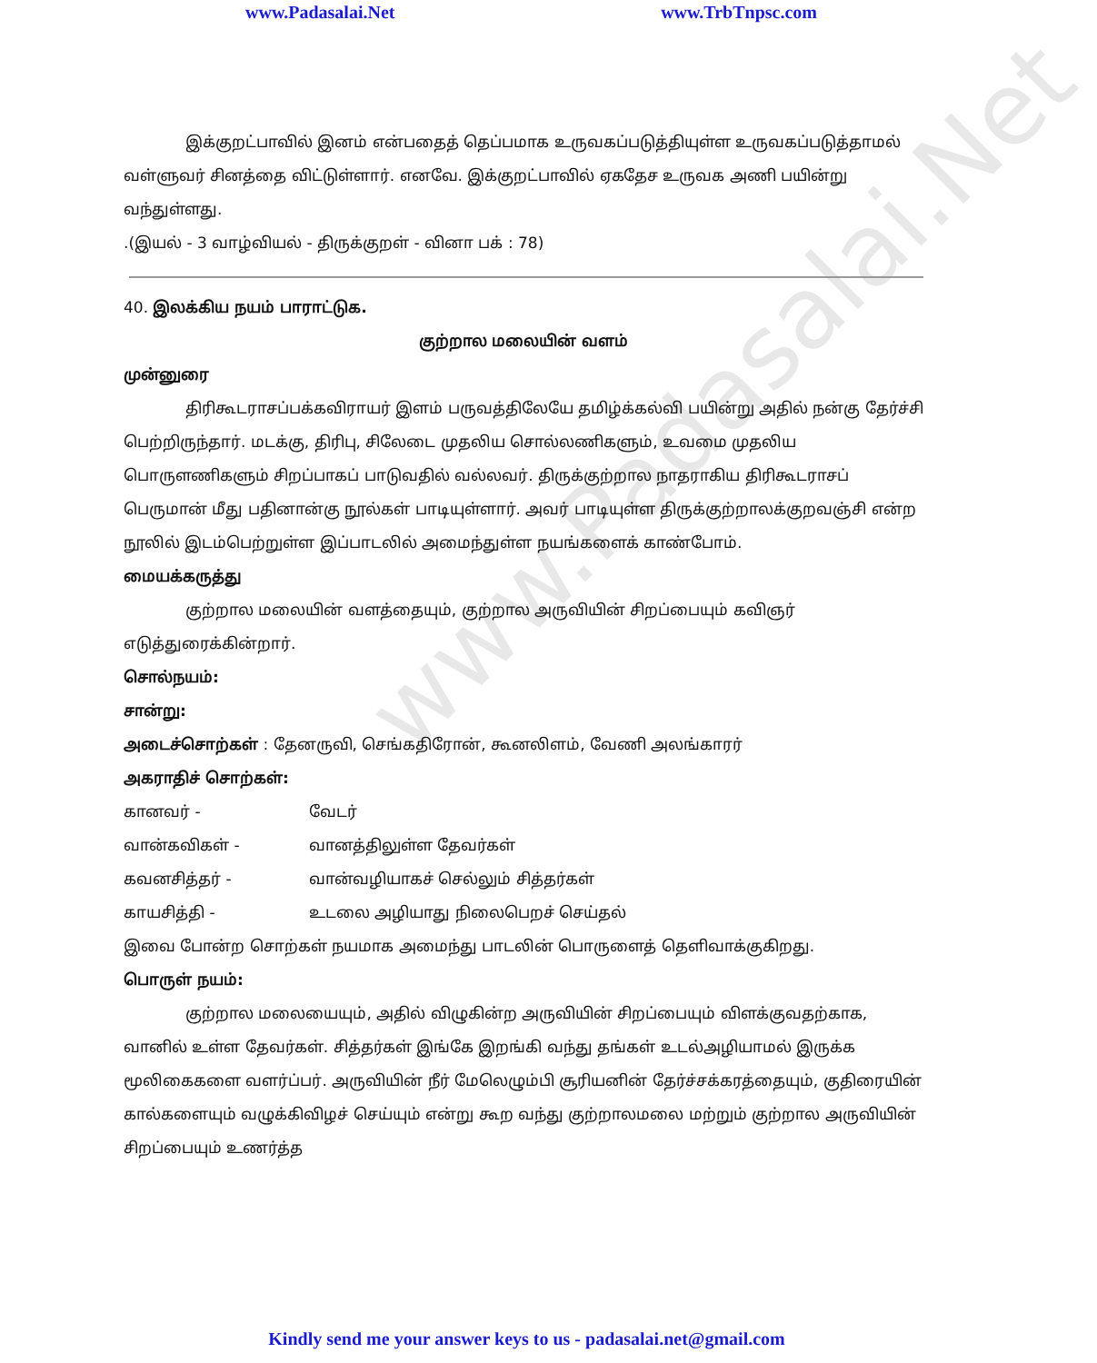www.Padasalai.Net www.TrbTnpsc.com
www.Padasalai.Net
இக்குறட்பாவில் இனம் என்பதைத் தெப்பமாக உருவகப்படுத்தியுள்ள உருவகப்படுத்தாமல் வள்ளுவர் சினத்தை விட்டுள்ளார். எனவே. இக்குறட்பாவில் ஏகதேச உருவக அணி பயின்று வந்துள்ளது.
.(இயல் - 3 வாழ்வியல் - திருக்குறள் - வினா பக் : 78)
40. இலக்கிய நயம் பாராட்டுக.
குற்றால மலையின் வளம்
முன்னுரை
திரிகூடராசப்பக்கவிராயர் இளம் பருவத்திலேயே தமிழ்க்கல்வி பயின்று அதில் நன்கு தேர்ச்சி பெற்றிருந்தார். மடக்கு, திரிபு, சிலேடை முதலிய சொல்லணிகளும், உவமை முதலிய பொருளணிகளும் சிறப்பாகப் பாடுவதில் வல்லவர். திருக்குற்றால நாதராகிய திரிகூடராசப் பெருமான் மீது பதினான்கு நூல்கள் பாடியுள்ளார். அவர் பாடியுள்ள திருக்குற்றாலக்குறவஞ்சி என்ற நூலில் இடம்பெற்றுள்ள இப்பாடலில் அமைந்துள்ள நயங்களைக் காண்போம்.
மையக்கருத்து
குற்றால மலையின் வளத்தையும், குற்றால அருவியின் சிறப்பையும் கவிஞர் எடுத்துரைக்கின்றார்.
சொல்நயம்:
சான்று:
அடைச்சொற்கள் : தேனருவி, செங்கதிரோன், கூனலிளம், வேணி அலங்காரர்
அகராதிச் சொற்கள்:
கானவர் - வேடர்
வான்கவிகள் - வானத்திலுள்ள தேவர்கள்
கவனசித்தர் - வான்வழியாகச் செல்லும் சித்தர்கள்
காயசித்தி - உடலை அழியாது நிலைபெறச் செய்தல்
இவை போன்ற சொற்கள் நயமாக அமைந்து பாடலின் பொருளைத் தெளிவாக்குகிறது.
பொருள் நயம்:
குற்றால மலையையும், அதில் விழுகின்ற அருவியின் சிறப்பையும் விளக்குவதற்காக, வானில் உள்ள தேவர்கள். சித்தர்கள் இங்கே இறங்கி வந்து தங்கள் உடல்அழியாமல் இருக்க மூலிகைகளை வளர்ப்பர். அருவியின் நீர் மேலெழும்பி சூரியனின் தேர்ச்சக்கரத்தையும், குதிரையின் கால்களையும் வழுக்கிவிழச் செய்யும் என்று கூற வந்து குற்றாலமலை மற்றும் குற்றால அருவியின் சிறப்பையும் உணர்த்த
Kindly send me your answer keys to us - padasalai.net@gmail.com